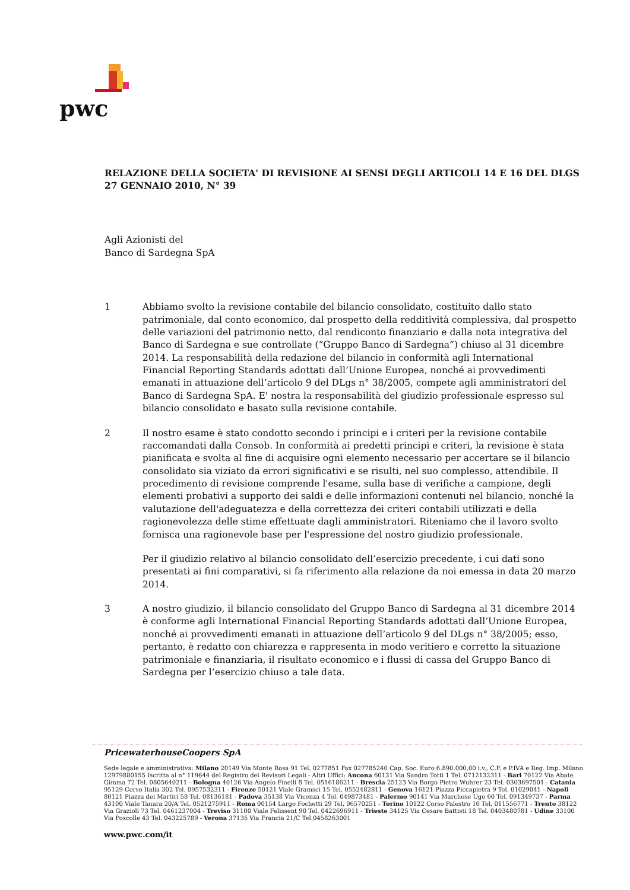pwc
RELAZIONE DELLA SOCIETA' DI REVISIONE AI SENSI DEGLI ARTICOLI 14 E 16 DEL DLGS 27 GENNAIO 2010, N° 39
Agli Azionisti del
Banco di Sardegna SpA
1 Abbiamo svolto la revisione contabile del bilancio consolidato, costituito dallo stato patrimoniale, dal conto economico, dal prospetto della redditività complessiva, dal prospetto delle variazioni del patrimonio netto, dal rendiconto finanziario e dalla nota integrativa del Banco di Sardegna e sue controllate (“Gruppo Banco di Sardegna”) chiuso al 31 dicembre 2014. La responsabilità della redazione del bilancio in conformità agli International Financial Reporting Standards adottati dall’Unione Europea, nonché ai provvedimenti emanati in attuazione dell’articolo 9 del DLgs n° 38/2005, compete agli amministratori del Banco di Sardegna SpA. E' nostra la responsabilità del giudizio professionale espresso sul bilancio consolidato e basato sulla revisione contabile.
2 Il nostro esame è stato condotto secondo i principi e i criteri per la revisione contabile raccomandati dalla Consob. In conformità ai predetti principi e criteri, la revisione è stata pianificata e svolta al fine di acquisire ogni elemento necessario per accertare se il bilancio consolidato sia viziato da errori significativi e se risulti, nel suo complesso, attendibile. Il procedimento di revisione comprende l'esame, sulla base di verifiche a campione, degli elementi probativi a supporto dei saldi e delle informazioni contenuti nel bilancio, nonché la valutazione dell'adeguatezza e della correttezza dei criteri contabili utilizzati e della ragionevolezza delle stime effettuate dagli amministratori. Riteniamo che il lavoro svolto fornisca una ragionevole base per l'espressione del nostro giudizio professionale.
Per il giudizio relativo al bilancio consolidato dell’esercizio precedente, i cui dati sono presentati ai fini comparativi, si fa riferimento alla relazione da noi emessa in data 20 marzo 2014.
3 A nostro giudizio, il bilancio consolidato del Gruppo Banco di Sardegna al 31 dicembre 2014 è conforme agli International Financial Reporting Standards adottati dall’Unione Europea, nonché ai provvedimenti emanati in attuazione dell’articolo 9 del DLgs n° 38/2005; esso, pertanto, è redatto con chiarezza e rappresenta in modo veritiero e corretto la situazione patrimoniale e finanziaria, il risultato economico e i flussi di cassa del Gruppo Banco di Sardegna per l’esercizio chiuso a tale data.
PricewaterhouseCoopers SpA
Sede legale e amministrativa: Milano 20149 Via Monte Rosa 91 Tel. 0277851 Fax 027785240 Cap. Soc. Euro 6.890.000,00 i.v., C.F. e P.IVA e Reg. Imp. Milano 12979880155 Iscritta al n° 119644 del Registro dei Revisori Legali - Altri Uffici: Ancona 60131 Via Sandro Totti 1 Tel. 0712132311 - Bari 70122 Via Abate Gimma 72 Tel. 0805640211 - Bologna 40126 Via Angelo Finelli 8 Tel. 0516186211 - Brescia 25123 Via Borgo Pietro Wuhrer 23 Tel. 0303697501 - Catania 95129 Corso Italia 302 Tel. 0957532311 - Firenze 50121 Viale Gramsci 15 Tel. 0552482811 - Genova 16121 Piazza Piccapietra 9 Tel. 01029041 - Napoli 80121 Piazza dei Martiri 58 Tel. 08136181 - Padova 35138 Via Vicenza 4 Tel. 049873481 - Palermo 90141 Via Marchese Ugo 60 Tel. 091349737 - Parma 43100 Viale Tanara 20/A Tel. 0521275911 - Roma 00154 Largo Fochetti 29 Tel. 06570251 - Torino 10122 Corso Palestro 10 Tel. 011556771 - Trento 38122 Via Grazioli 73 Tel. 0461237004 - Treviso 31100 Viale Felissent 90 Tel. 0422696911 - Trieste 34125 Via Cesare Battisti 18 Tel. 0403480781 - Udine 33100 Via Poscolle 43 Tel. 043225789 - Verona 37135 Via Francia 21/C Tel.0458263001
www.pwc.com/it